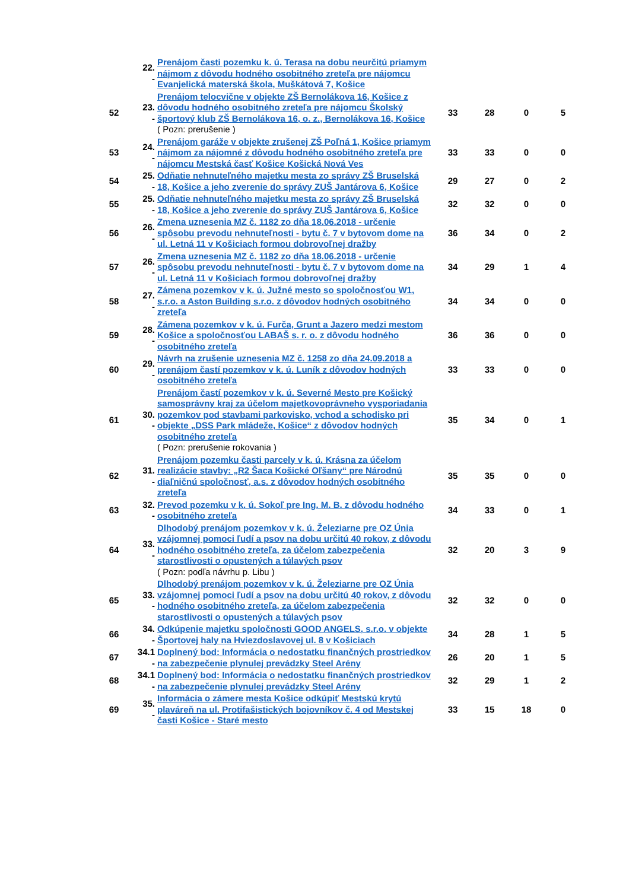| | 22. - | Prenájom časti pozemku k. ú. Terasa na dobu neurčitú priamym nájmom z dôvodu hodného osobitného zreteľa pre nájomcu Evanjelická materská škola, Muškátová 7, Košice | | | | |
| 52 | 23. - | Prenájom telocvične v objekte ZŠ Bernolákova 16, Košice z dôvodu hodného osobitného zreteľa pre nájomcu Školský športový klub ZŠ Bernolákova 16, o. z., Bernolákova 16, Košice ( Pozn: prerušenie ) | 33 | 28 | 0 | 5 |
| 53 | 24. - | Prenájom garáže v objekte zrušenej ZŠ Poľná 1, Košice priamym nájmom za nájomné z dôvodu hodného osobitného zreteľa pre nájomcu Mestská časť Košice Košická Nová Ves | 33 | 33 | 0 | 0 |
| 54 | 25. - | Odňatie nehnuteľného majetku mesta zo správy ZŠ Bruselská 18, Košice a jeho zverenie do správy ZUŠ Jantárova 6, Košice | 29 | 27 | 0 | 2 |
| 55 | 25. - | Odňatie nehnuteľného majetku mesta zo správy ZŠ Bruselská 18, Košice a jeho zverenie do správy ZUŠ Jantárova 6, Košice | 32 | 32 | 0 | 0 |
| 56 | 26. - | Zmena uznesenia MZ č. 1182 zo dňa 18.06.2018 - určenie spôsobu prevodu nehnuteľnosti - bytu č. 7 v bytovom dome na ul. Letná 11 v Košiciach formou dobrovoľnej dražby | 36 | 34 | 0 | 2 |
| 57 | 26. - | Zmena uznesenia MZ č. 1182 zo dňa 18.06.2018 - určenie spôsobu prevodu nehnuteľnosti - bytu č. 7 v bytovom dome na ul. Letná 11 v Košiciach formou dobrovoľnej dražby | 34 | 29 | 1 | 4 |
| 58 | 27. - | Zámena pozemkov v k. ú. Južné mesto so spoločnosťou W1, s.r.o. a Aston Building s.r.o. z dôvodov hodných osobitného zreteľa | 34 | 34 | 0 | 0 |
| 59 | 28. - | Zámena pozemkov v k. ú. Furča, Grunt a Jazero medzi mestom Košice a spoločnosťou LABAŠ s. r. o. z dôvodu hodného osobitného zreteľa | 36 | 36 | 0 | 0 |
| 60 | 29. - | Návrh na zrušenie uznesenia MZ č. 1258 zo dňa 24.09.2018 a prenájom častí pozemkov v k. ú. Luník z dôvodov hodných osobitného zreteľa | 33 | 33 | 0 | 0 |
| 61 | 30. - | Prenájom častí pozemkov v k. ú. Severné Mesto pre Košický samosprávny kraj za účelom majetkovoprávneho vysporiadania pozemkov pod stavbami parkovisko, vchod a schodisko pri objekte „DSS Park mládeže, Košice“ z dôvodov hodných osobitného zreteľa ( Pozn: prerušenie rokovania ) | 35 | 34 | 0 | 1 |
| 62 | 31. - | Prenájom pozemku časti parcely v k. ú. Krásna za účelom realizácie stavby: „R2 Šaca Košické Oľšany“ pre Národnú diaľničnú spoločnosť, a.s. z dôvodov hodných osobitného zreteľa | 35 | 35 | 0 | 0 |
| 63 | 32. - | Prevod pozemku v k. ú. Sokoľ pre Ing. M. B. z dôvodu hodného osobitného zreteľa | 34 | 33 | 0 | 1 |
| 64 | 33. - | Dlhodobý prenájom pozemkov v k. ú. Železiarne pre OZ Únia vzájomnej pomoci ľudí a psov na dobu určitú 40 rokov, z dôvodu hodného osobitného zreteľa, za účelom zabezpečenia starostlivosti o opustených a túlavých psov ( Pozn: podľa návrhu p. Libu ) | 32 | 20 | 3 | 9 |
| 65 | 33. - | Dlhodobý prenájom pozemkov v k. ú. Železiarne pre OZ Únia vzájomnej pomoci ľudí a psov na dobu určitú 40 rokov, z dôvodu hodného osobitného zreteľa, za účelom zabezpečenia starostlivosti o opustených a túlavých psov | 32 | 32 | 0 | 0 |
| 66 | 34. - | Odkúpenie majetku spoločnosti GOOD ANGELS, s.r.o. v objekte Športovej haly na Hviezdoslavovej ul. 8 v Košiciach | 34 | 28 | 1 | 5 |
| 67 | 34.1 - | Doplnený bod: Informácia o nedostatku finančných prostriedkov na zabezpečenie plynulej prevádzky Steel Arény | 26 | 20 | 1 | 5 |
| 68 | 34.1 - | Doplnený bod: Informácia o nedostatku finančných prostriedkov na zabezpečenie plynulej prevádzky Steel Arény | 32 | 29 | 1 | 2 |
| 69 | 35. - | Informácia o zámere mesta Košice odkúpiť Mestskú krytú plaváreň na ul. Protifašistických bojovníkov č. 4 od Mestskej časti Košice - Staré mesto | 33 | 15 | 18 | 0 |